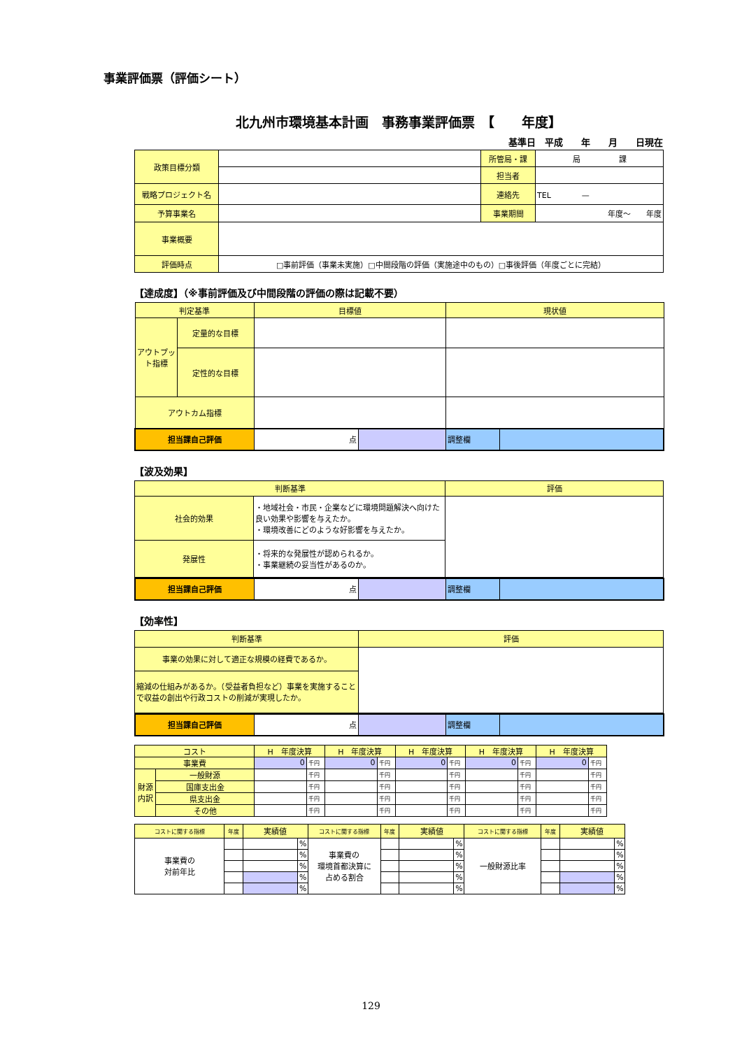事業評価票（評価シート）
北九州市環境基本計画　事務事業評価票　【　　年度】
基準日　平成　　年　　月　　日現在
| 政策目標分類 | | 所管局・課 | 局 課 |
| | | 担当者 | |
| 戦略プロジェクト名 | | 連絡先 | TEL — |
| 予算事業名 | | 事業期間 | 年度～ 年度 |
| 事業概要 | | | |
| 評価時点 | □事前評価（事業未実施）□中間段階の評価（実施途中のもの）□事後評価（年度ごとに完結） | | |
【達成度】（※事前評価及び中間段階の評価の際は記載不要）
| 判定基準 | | 目標値 | | 現状値 | |
| アウトプット指標 | 定量的な目標 | | | | |
| | 定性的な目標 | | | | |
| アウトカム指標 | | | | | |
| 担当課自己評価 | | 点 | | 調整欄 | |
【波及効果】
| 判断基準 | | 評価 |
| 社会的効果 | ・地域社会・市民・企業などに環境問題解決へ向けた良い効果や影響を与えたか。 ・環境改善にどのような好影響を与えたか。 | |
| 発展性 | ・将来的な発展性が認められるか。 ・事業継続の妥当性があるのか。 | |
| 担当課自己評価 | 点 | | 調整欄 | |
【効率性】
| 判断基準 | 評価 |
| 事業の効果に対して適正な規模の経費であるか。 | |
| 縮減の仕組みがあるか。（受益者負担など）事業を実施することで収益の創出や行政コストの削減が実現したか。 | |
| 担当課自己評価 | 点 | | 調整欄 | |
| コスト | | H 年度決算 | | H 年度決算 | | H 年度決算 | | H 年度決算 | | H 年度決算 | |
| 事業費 | | 0 | 千円 | 0 | 千円 | 0 | 千円 | 0 | 千円 | 0 | 千円 |
| 財源内訳 | 一般財源 | | 千円 | | 千円 | | 千円 | | 千円 | | 千円 |
| | 国庫支出金 | | 千円 | | 千円 | | 千円 | | 千円 | | 千円 |
| | 県支出金 | | 千円 | | 千円 | | 千円 | | 千円 | | 千円 |
| | その他 | | 千円 | | 千円 | | 千円 | | 千円 | | 千円 |
| コストに関する指標 | 年度 | 実績値 | | コストに関する指標 | 年度 | 実績値 | | コストに関する指標 | 年度 | 実績値 | |
| 事業費の 対前年比 | | | % | 事業費の 環境首都決算に 占める割合 | | | % | 一般財源比率 | | | % |
| | | | % | | | | % | | | | % |
| | | | % | | | | % | | | | % |
| | | | % | | | | % | | | | % |
| | | | % | | | | % | | | | % |
129